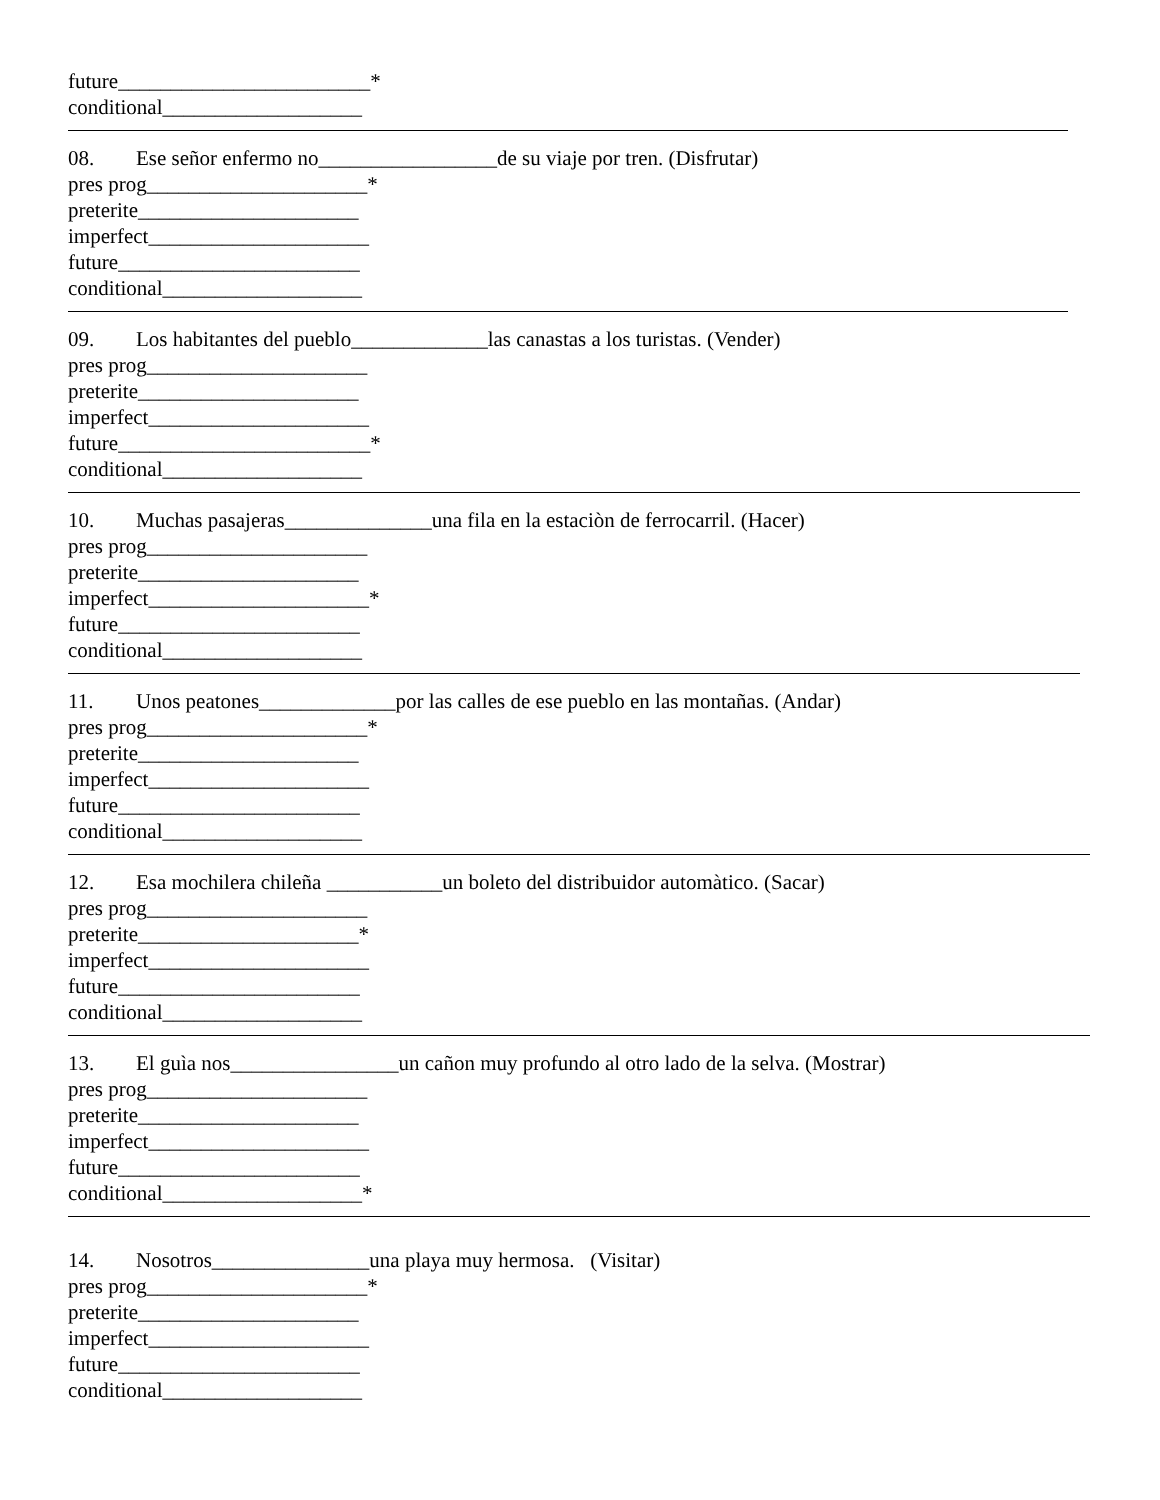future________________________*
conditional___________________
08. Ese señor enfermo no_________________de su viaje por tren. (Disfrutar)
pres prog_____________________*
preterite_____________________
imperfect_____________________
future_______________________
conditional___________________
09. Los habitantes del pueblo_____________las canastas a los turistas. (Vender)
pres prog_____________________
preterite_____________________
imperfect_____________________
future________________________*
conditional___________________
10. Muchas pasajeras______________una fila en la estaciòn de ferrocarril. (Hacer)
pres prog_____________________
preterite_____________________
imperfect_____________________*
future_______________________
conditional___________________
11. Unos peatones_____________por las calles de ese pueblo en las montañas. (Andar)
pres prog_____________________*
preterite_____________________
imperfect_____________________
future_______________________
conditional___________________
12. Esa mochilera chileña ___________un boleto del distribuidor automàtico. (Sacar)
pres prog_____________________
preterite_____________________*
imperfect_____________________
future_______________________
conditional___________________
13. El guìa nos________________un cañon muy profundo al otro lado de la selva. (Mostrar)
pres prog_____________________
preterite_____________________
imperfect_____________________
future_______________________
conditional___________________*
14. Nosotros_______________una playa muy hermosa. (Visitar)
pres prog_____________________*
preterite_____________________
imperfect_____________________
future_______________________
conditional___________________